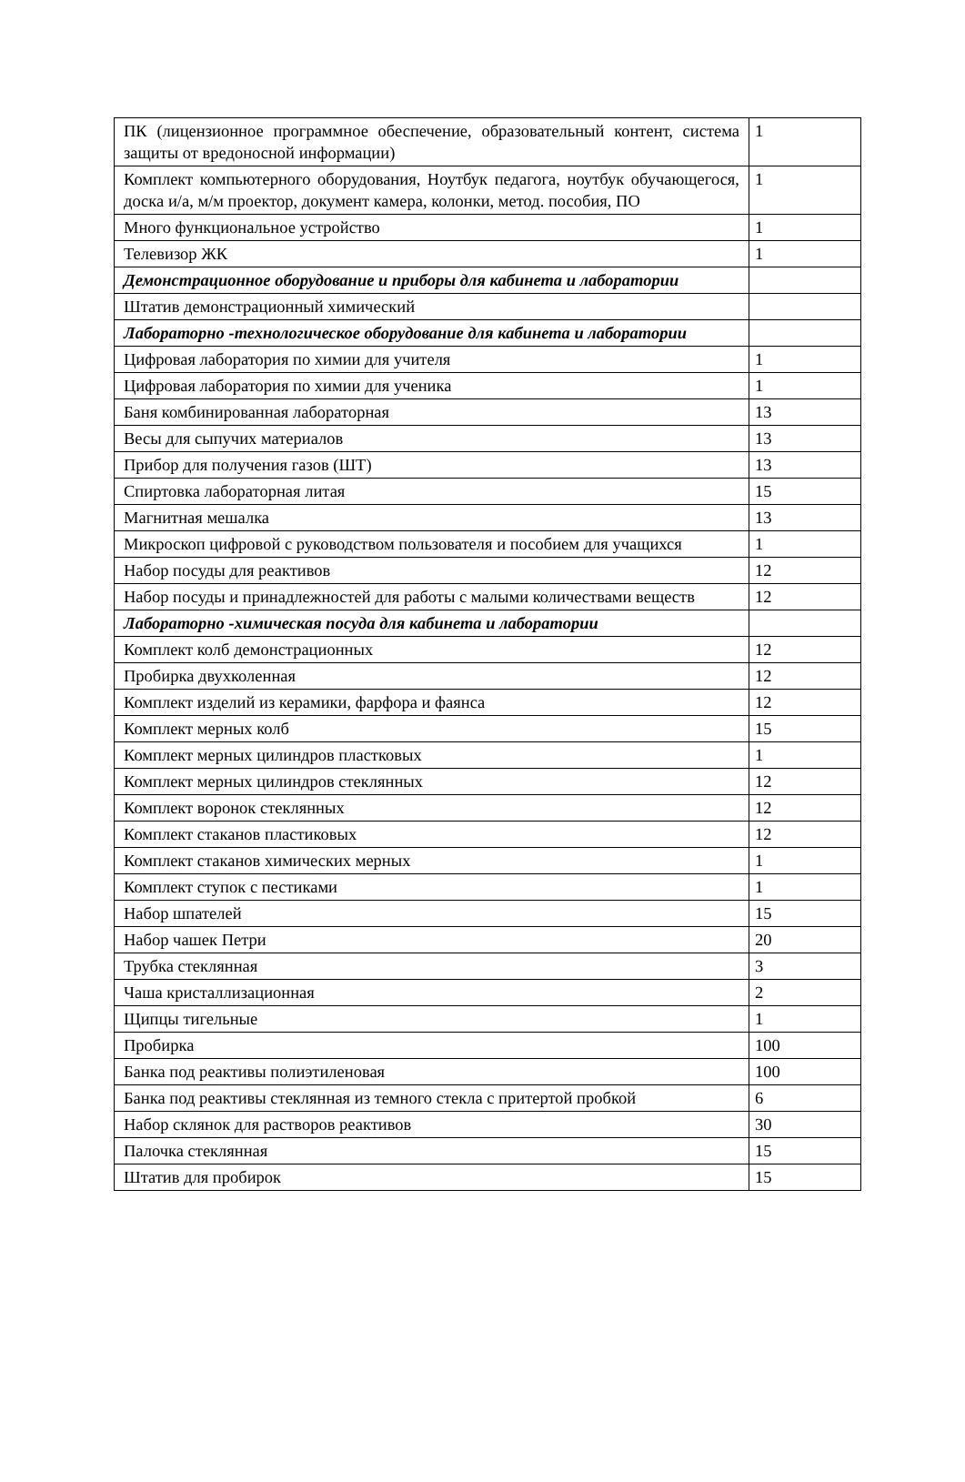| ПК (лицензионное программное обеспечение, образовательный контент, система защиты от вредоносной информации) | 1 |
| Комплект компьютерного оборудования, Ноутбук педагога, ноутбук обучающегося, доска и/а, м/м проектор, документ камера, колонки, метод. пособия, ПО | 1 |
| Много функциональное устройство | 1 |
| Телевизор ЖК | 1 |
| Демонстрационное оборудование и приборы для кабинета и лаборатории | |
| Штатив демонстрационный химический | |
| Лабораторно -технологическое оборудование для кабинета и лаборатории | |
| Цифровая лаборатория по химии для учителя | 1 |
| Цифровая лаборатория по химии для ученика | 1 |
| Баня комбинированная лабораторная | 13 |
| Весы для сыпучих материалов | 13 |
| Прибор для получения газов (ШТ) | 13 |
| Спиртовка лабораторная литая | 15 |
| Магнитная мешалка | 13 |
| Микроскоп цифровой с руководством пользователя и пособием для учащихся | 1 |
| Набор посуды для реактивов | 12 |
| Набор посуды и принадлежностей для работы с малыми количествами веществ | 12 |
| Лабораторно -химическая посуда для кабинета и лаборатории | |
| Комплект колб демонстрационных | 12 |
| Пробирка двухколенная | 12 |
| Комплект изделий из керамики, фарфора и фаянса | 12 |
| Комплект мерных колб | 15 |
| Комплект мерных цилиндров пластковых | 1 |
| Комплект мерных цилиндров стеклянных | 12 |
| Комплект воронок стеклянных | 12 |
| Комплект стаканов пластиковых | 12 |
| Комплект стаканов химических мерных | 1 |
| Комплект ступок с пестиками | 1 |
| Набор шпателей | 15 |
| Набор чашек Петри | 20 |
| Трубка стеклянная | 3 |
| Чаша кристаллизационная | 2 |
| Щипцы тигельные | 1 |
| Пробирка | 100 |
| Банка под реактивы полиэтиленовая | 100 |
| Банка под реактивы стеклянная из темного стекла с притертой пробкой | 6 |
| Набор склянок для растворов реактивов | 30 |
| Палочка стеклянная | 15 |
| Штатив для пробирок | 15 |